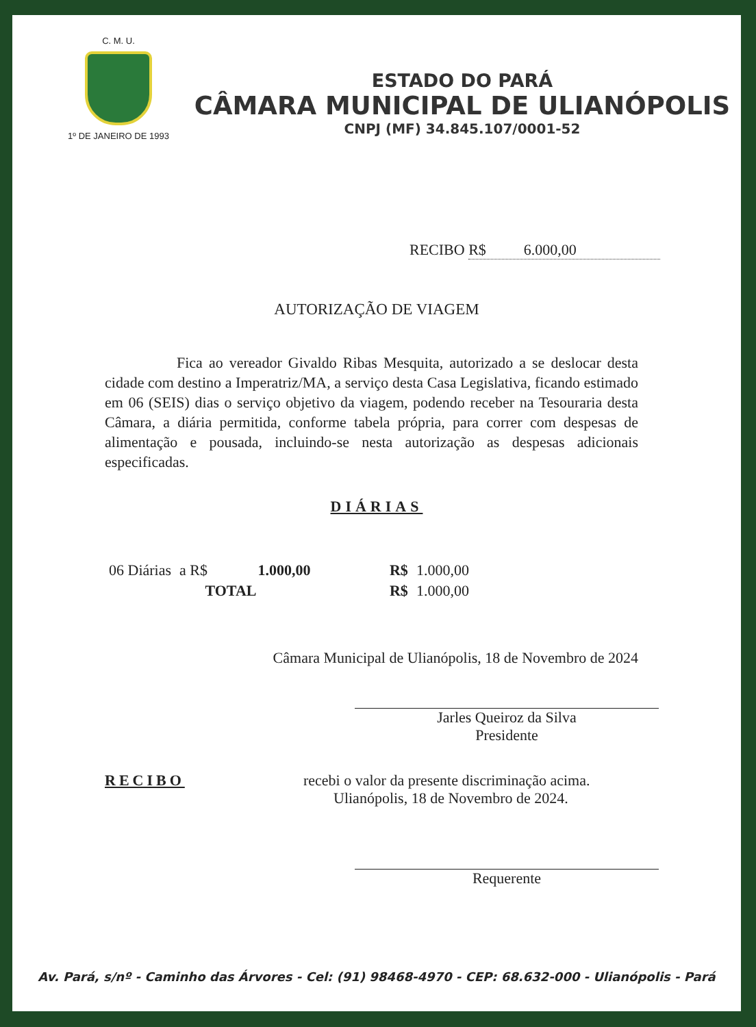C. M. U.
1º DE JANEIRO DE 1993
ESTADO DO PARÁ
CÂMARA MUNICIPAL DE ULIANÓPOLIS
CNPJ (MF) 34.845.107/0001-52
RECIBO R$ 6.000,00
AUTORIZAÇÃO DE VIAGEM
Fica ao vereador Givaldo Ribas Mesquita, autorizado a se deslocar desta cidade com destino a Imperatriz/MA, a serviço desta Casa Legislativa, ficando estimado em 06 (SEIS) dias o serviço objetivo da viagem, podendo receber na Tesouraria desta Câmara, a diária permitida, conforme tabela própria, para correr com despesas de alimentação e pousada, incluindo-se nesta autorização as despesas adicionais especificadas.
DIÁRIAS
| 06 Diárias | a R$ | 1.000,00 | | R$ | 1.000,00 |
| TOTAL | | | | R$ | 1.000,00 |
Câmara Municipal de Ulianópolis, 18 de Novembro de 2024
Jarles Queiroz da Silva
Presidente
RECIBO recebi o valor da presente discriminação acima.
Ulianópolis, 18 de Novembro de 2024.
Requerente
Av. Pará, s/nº - Caminho das Árvores - Cel: (91) 98468-4970 - CEP: 68.632-000 - Ulianópolis - Pará